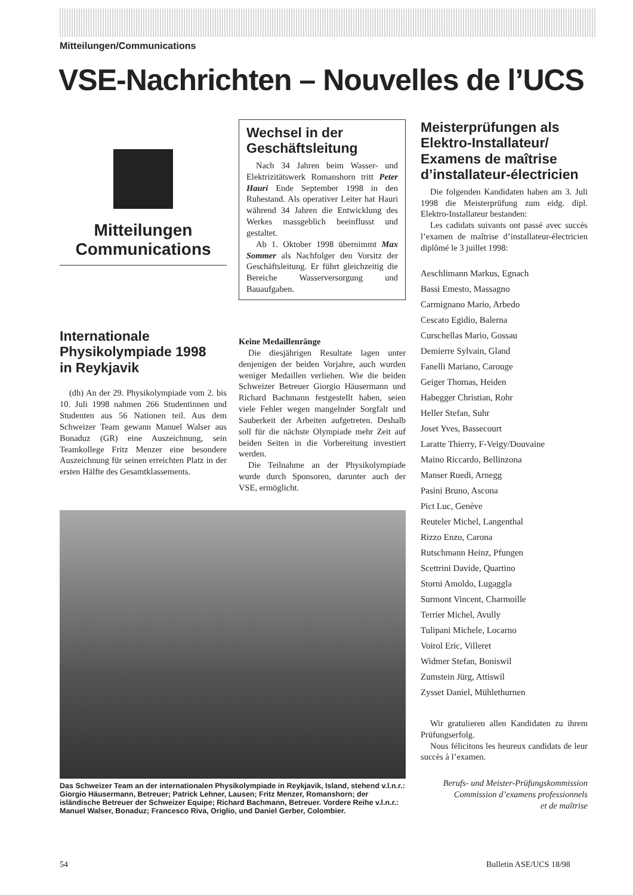Mitteilungen/Communications
VSE-Nachrichten – Nouvelles de l’UCS
Mitteilungen
Communications
Internationale
Physikolympiade 1998
in Reykjavik
(dh) An der 29. Physikolympiade vom 2. bis 10. Juli 1998 nahmen 266 Studentinnen und Studenten aus 56 Nationen teil. Aus dem Schweizer Team gewann Manuel Walser aus Bonaduz (GR) eine Auszeichnung, sein Teamkollege Fritz Menzer eine besondere Auszeichnung für seinen erreichten Platz in der ersten Hälfte des Gesamtklassements.
Wechsel in der
Geschäftsleitung
Nach 34 Jahren beim Wasser- und Elektrizitätswerk Romanshorn tritt Peter Hauri Ende September 1998 in den Ruhestand. Als operativer Leiter hat Hauri während 34 Jahren die Entwicklung des Werkes massgeblich beeinflusst und gestaltet.
Ab 1. Oktober 1998 übernimmt Max Sommer als Nachfolger den Vorsitz der Geschäftsleitung. Er führt gleichzeitig die Bereiche Wasserversorgung und Bauaufgaben.
Keine Medaillenränge
Die diesjährigen Resultate lagen unter denjenigen der beiden Vorjahre, auch wurden weniger Medaillen verliehen. Wie die beiden Schweizer Betreuer Giorgio Häusermann und Richard Bachmann festgestellt haben, seien viele Fehler wegen mangelnder Sorgfalt und Sauberkeit der Arbeiten aufgetreten. Deshalb soll für die nächste Olympiade mehr Zeit auf beiden Seiten in die Vorbereitung investiert werden.
Die Teilnahme an der Physikolympiade wurde durch Sponsoren, darunter auch der VSE, ermöglicht.
Das Schweizer Team an der internationalen Physikolympiade in Reykjavik, Island, stehend v.l.n.r.: Giorgio Häusermann, Betreuer; Patrick Lehner, Lausen; Fritz Menzer, Romanshorn; der isländische Betreuer der Schweizer Equipe; Richard Bachmann, Betreuer. Vordere Reihe v.l.n.r.: Manuel Walser, Bonaduz; Francesco Riva, Origlio, und Daniel Gerber, Colombier.
Meisterprüfungen als Elektro-Installateur/ Examens de maîtrise d’installateur-électricien
Die folgenden Kandidaten haben am 3. Juli 1998 die Meisterprüfung zum eidg. dipl. Elektro-Installateur bestanden:
Les cadidats suivants ont passé avec succès l’examen de maîtrise d’installateur-électricien diplômé le 3 juillet 1998:
Aeschlimann Markus, Egnach
Bassi Emesto, Massagno
Carmignano Mario, Arbedo
Cescato Egidio, Balerna
Curschellas Mario, Gossau
Demierre Sylvain, Gland
Fanelli Mariano, Carouge
Geiger Thomas, Heiden
Habegger Christian, Rohr
Heller Stefan, Suhr
Joset Yves, Bassecourt
Laratte Thierry, F-Veigy/Douvaine
Maino Riccardo, Bellinzona
Manser Ruedi, Arnegg
Pasini Bruno, Ascona
Pict Luc, Genève
Reuteler Michel, Langenthal
Rizzo Enzo, Carona
Rutschmann Heinz, Pfungen
Scettrini Davide, Quartino
Storni Amoldo, Lugaggla
Surmont Vincent, Charmoille
Terrier Michel, Avully
Tulipani Michele, Locarno
Voirol Eric, Villeret
Widmer Stefan, Boniswil
Zumstein Jürg, Attiswil
Zysset Daniel, Mühlethurnen
Wir gratulieren allen Kandidaten zu ihrem Prüfungserfolg.
Nous félicitons les heureux candidats de leur succès à l’examen.
Berufs- und Meister-Prüfungskommission
Commission d’examens professionnels
et de maîtrise
54 Bulletin ASE/UCS 18/98